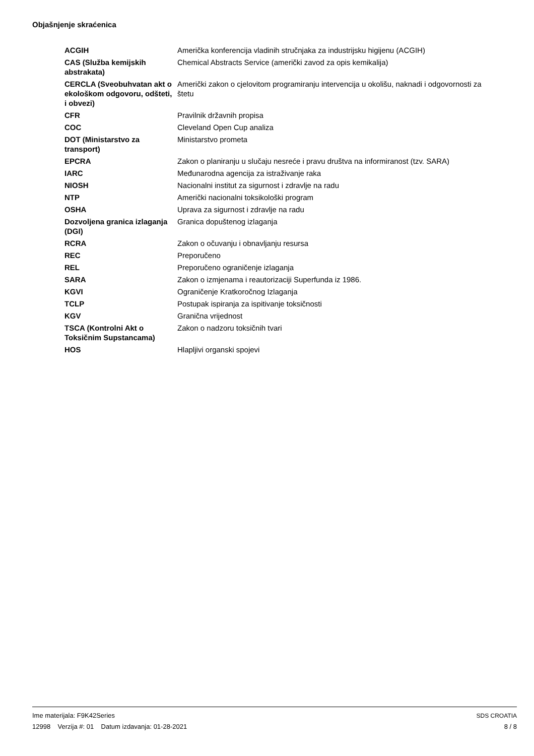Objašnjenje skraćenica
| ACGIH | Američka konferencija vladinih stručnjaka za industrijsku higijenu (ACGIH) |
| CAS (Služba kemijskih abstrakata) | Chemical Abstracts Service (američki zavod za opis kemikalija) |
| CERCLA (Sveobuhvatan akt o ekološkom odgovoru, odšteti, i obvezi) | Američki zakon o cjelovitom programiranju intervencija u okolišu, naknadi i odgovornosti za štetu |
| CFR | Pravilnik državnih propisa |
| COC | Cleveland Open Cup analiza |
| DOT (Ministarstvo za transport) | Ministarstvo prometa |
| EPCRA | Zakon o planiranju u slučaju nesreće i pravu društva na informiranost (tzv. SARA) |
| IARC | Međunarodna agencija za istraživanje raka |
| NIOSH | Nacionalni institut za sigurnost i zdravlje na radu |
| NTP | Američki nacionalni toksikološki program |
| OSHA | Uprava za sigurnost i zdravlje na radu |
| Dozvoljena granica izlaganja (DGI) | Granica dopuštenog izlaganja |
| RCRA | Zakon o očuvanju i obnavljanju resursa |
| REC | Preporučeno |
| REL | Preporučeno ograničenje izlaganja |
| SARA | Zakon o izmjenama i reautorizaciji Superfunda iz 1986. |
| KGVI | Ograničenje Kratkoročnog Izlaganja |
| TCLP | Postupak ispiranja za ispitivanje toksičnosti |
| KGV | Granična vrijednost |
| TSCA (Kontrolni Akt o Toksičnim Supstancama) | Zakon o nadzoru toksičnih tvari |
| HOS | Hlapljivi organski spojevi |
Ime materijala: F9K42Series
12998 Verzija #: 01 Datum izdavanja: 01-28-2021
SDS CROATIA
8 / 8